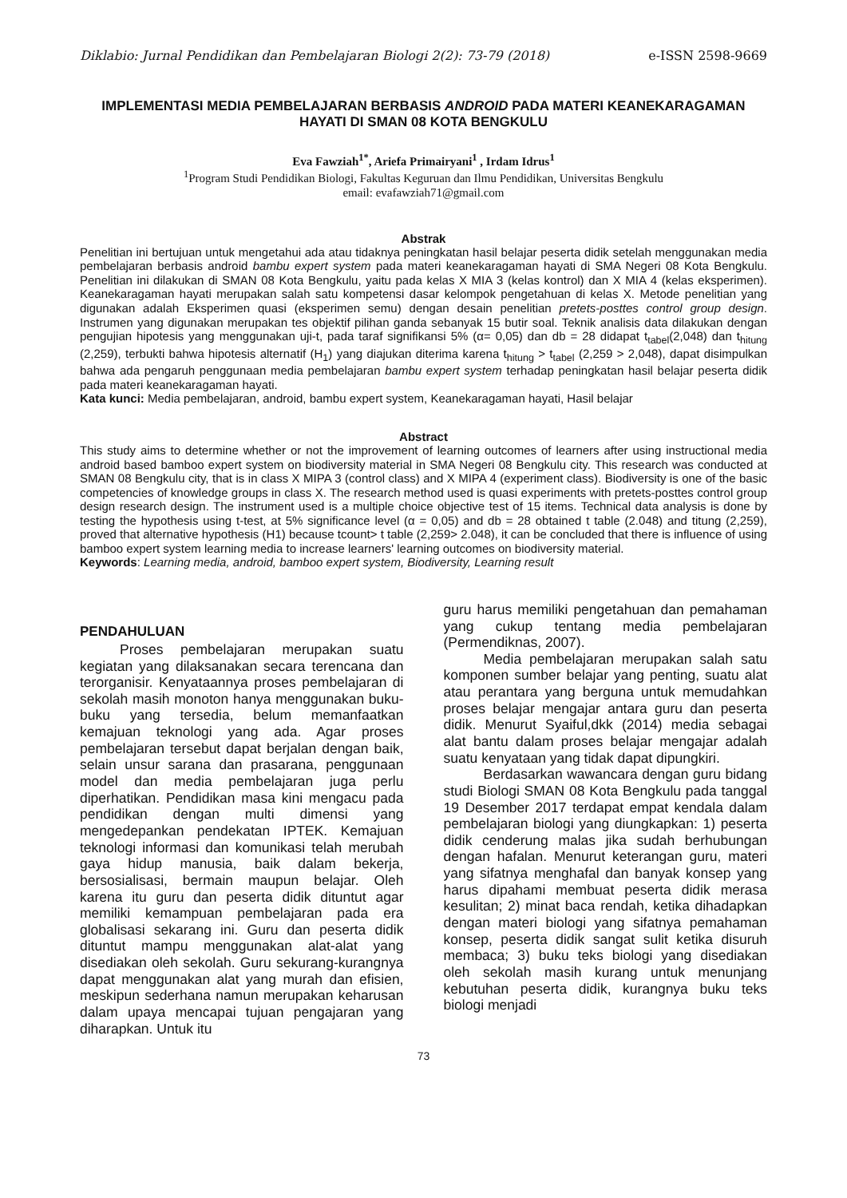Diklabio: Jurnal Pendidikan dan Pembelajaran Biologi 2(2): 73-79 (2018) e-ISSN 2598-9669
IMPLEMENTASI MEDIA PEMBELAJARAN BERBASIS ANDROID PADA MATERI KEANEKARAGAMAN HAYATI DI SMAN 08 KOTA BENGKULU
Eva Fawziah<sup>1*</sup>, Ariefa Primairyani<sup>1</sup> , Irdam Idrus<sup>1</sup>
<sup>1</sup> Program Studi Pendidikan Biologi, Fakultas Keguruan dan Ilmu Pendidikan, Universitas Bengkulu
email: evafawziah71@gmail.com
Abstrak
Penelitian ini bertujuan untuk mengetahui ada atau tidaknya peningkatan hasil belajar peserta didik setelah menggunakan media pembelajaran berbasis android bambu expert system pada materi keanekaragaman hayati di SMA Negeri 08 Kota Bengkulu. Penelitian ini dilakukan di SMAN 08 Kota Bengkulu, yaitu pada kelas X MIA 3 (kelas kontrol) dan X MIA 4 (kelas eksperimen). Keanekaragaman hayati merupakan salah satu kompetensi dasar kelompok pengetahuan di kelas X. Metode penelitian yang digunakan adalah Eksperimen quasi (eksperimen semu) dengan desain penelitian pretets-posttes control group design. Instrumen yang digunakan merupakan tes objektif pilihan ganda sebanyak 15 butir soal. Teknik analisis data dilakukan dengan pengujian hipotesis yang menggunakan uji-t, pada taraf signifikansi 5% (α= 0,05) dan db = 28 didapat t<sub>tabel</sub>(2,048) dan t<sub>hitung</sub> (2,259), terbukti bahwa hipotesis alternatif (H<sub>1</sub>) yang diajukan diterima karena t<sub>hitung</sub> > t<sub>tabel</sub> (2,259 > 2,048), dapat disimpulkan bahwa ada pengaruh penggunaan media pembelajaran bambu expert system terhadap peningkatan hasil belajar peserta didik pada materi keanekaragaman hayati.
Kata kunci: Media pembelajaran, android, bambu expert system, Keanekaragaman hayati, Hasil belajar
Abstract
This study aims to determine whether or not the improvement of learning outcomes of learners after using instructional media android based bamboo expert system on biodiversity material in SMA Negeri 08 Bengkulu city. This research was conducted at SMAN 08 Bengkulu city, that is in class X MIPA 3 (control class) and X MIPA 4 (experiment class). Biodiversity is one of the basic competencies of knowledge groups in class X. The research method used is quasi experiments with pretets-posttes control group design research design. The instrument used is a multiple choice objective test of 15 items. Technical data analysis is done by testing the hypothesis using t-test, at 5% significance level (α = 0,05) and db = 28 obtained t table (2.048) and titung (2,259), proved that alternative hypothesis (H1) because tcount> t table (2,259> 2.048), it can be concluded that there is influence of using bamboo expert system learning media to increase learners' learning outcomes on biodiversity material.
Keywords: Learning media, android, bamboo expert system, Biodiversity, Learning result
PENDAHULUAN
Proses pembelajaran merupakan suatu kegiatan yang dilaksanakan secara terencana dan terorganisir. Kenyataannya proses pembelajaran di sekolah masih monoton hanya menggunakan buku-buku yang tersedia, belum memanfaatkan kemajuan teknologi yang ada. Agar proses pembelajaran tersebut dapat berjalan dengan baik, selain unsur sarana dan prasarana, penggunaan model dan media pembelajaran juga perlu diperhatikan. Pendidikan masa kini mengacu pada pendidikan dengan multi dimensi yang mengedepankan pendekatan IPTEK. Kemajuan teknologi informasi dan komunikasi telah merubah gaya hidup manusia, baik dalam bekerja, bersosialisasi, bermain maupun belajar. Oleh karena itu guru dan peserta didik dituntut agar memiliki kemampuan pembelajaran pada era globalisasi sekarang ini. Guru dan peserta didik dituntut mampu menggunakan alat-alat yang disediakan oleh sekolah. Guru sekurang-kurangnya dapat menggunakan alat yang murah dan efisien, meskipun sederhana namun merupakan keharusan dalam upaya mencapai tujuan pengajaran yang diharapkan. Untuk itu
guru harus memiliki pengetahuan dan pemahaman yang cukup tentang media pembelajaran (Permendiknas, 2007).
Media pembelajaran merupakan salah satu komponen sumber belajar yang penting, suatu alat atau perantara yang berguna untuk memudahkan proses belajar mengajar antara guru dan peserta didik. Menurut Syaiful,dkk (2014) media sebagai alat bantu dalam proses belajar mengajar adalah suatu kenyataan yang tidak dapat dipungkiri.
Berdasarkan wawancara dengan guru bidang studi Biologi SMAN 08 Kota Bengkulu pada tanggal 19 Desember 2017 terdapat empat kendala dalam pembelajaran biologi yang diungkapkan: 1) peserta didik cenderung malas jika sudah berhubungan dengan hafalan. Menurut keterangan guru, materi yang sifatnya menghafal dan banyak konsep yang harus dipahami membuat peserta didik merasa kesulitan; 2) minat baca rendah, ketika dihadapkan dengan materi biologi yang sifatnya pemahaman konsep, peserta didik sangat sulit ketika disuruh membaca; 3) buku teks biologi yang disediakan oleh sekolah masih kurang untuk menunjang kebutuhan peserta didik, kurangnya buku teks biologi menjadi
73